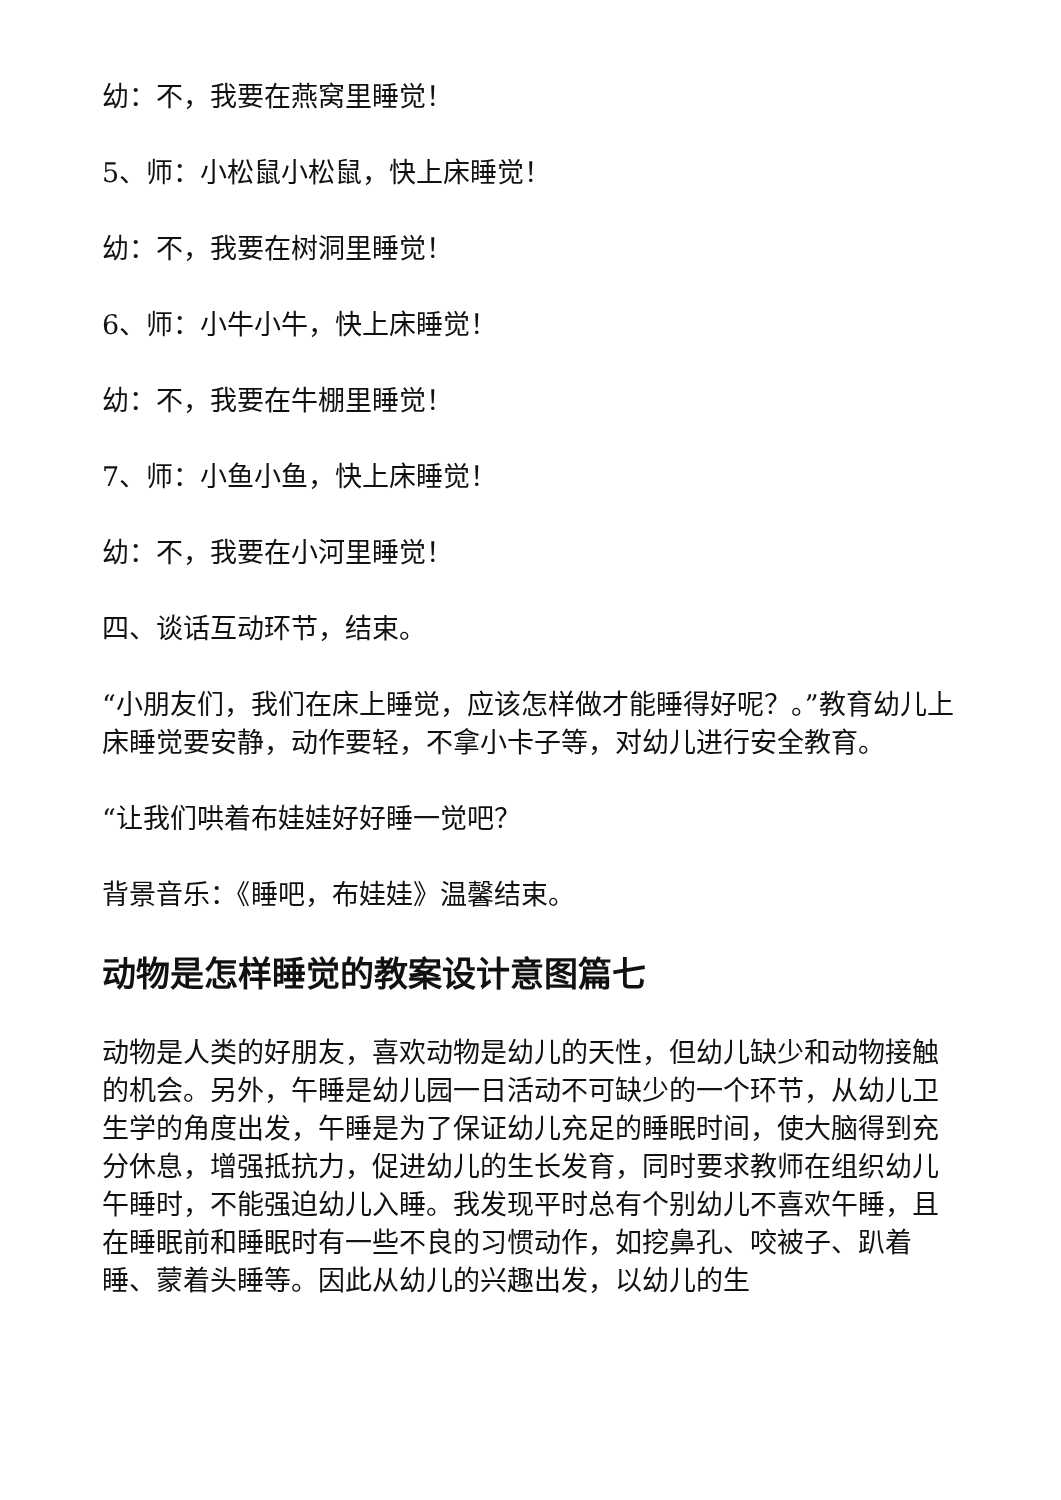幼：不，我要在燕窝里睡觉！
5、师：小松鼠小松鼠，快上床睡觉！
幼：不，我要在树洞里睡觉！
6、师：小牛小牛，快上床睡觉！
幼：不，我要在牛棚里睡觉！
7、师：小鱼小鱼，快上床睡觉！
幼：不，我要在小河里睡觉！
四、谈话互动环节，结束。
“小朋友们，我们在床上睡觉，应该怎样做才能睡得好呢？。”教育幼儿上床睡觉要安静，动作要轻，不拿小卡子等，对幼儿进行安全教育。
“让我们哄着布娃娃好好睡一觉吧？
背景音乐：《睡吧，布娃娃》温馨结束。
动物是怎样睡觉的教案设计意图篇七
动物是人类的好朋友，喜欢动物是幼儿的天性，但幼儿缺少和动物接触的机会。另外，午睡是幼儿园一日活动不可缺少的一个环节，从幼儿卫生学的角度出发，午睡是为了保证幼儿充足的睡眠时间，使大脑得到充分休息，增强抵抗力，促进幼儿的生长发育，同时要求教师在组织幼儿午睡时，不能强迫幼儿入睡。我发现平时总有个别幼儿不喜欢午睡，且在睡眠前和睡眠时有一些不良的习惯动作，如挖鼻孔、咬被子、趴着睡、蒙着头睡等。因此从幼儿的兴趣出发，以幼儿的生